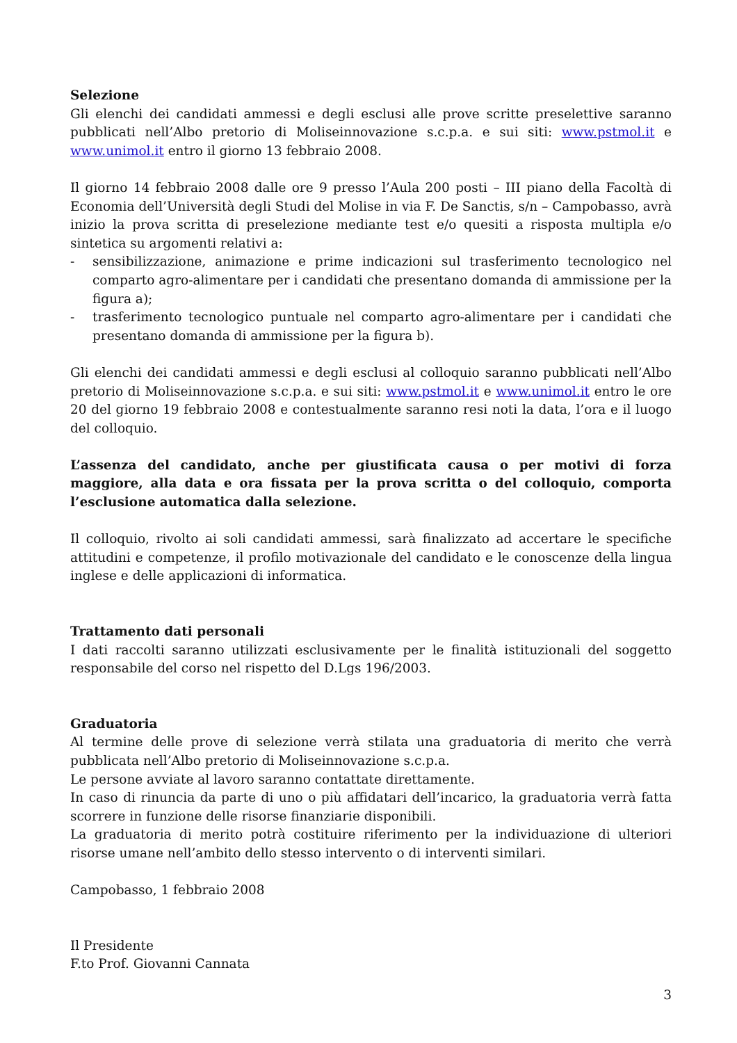Selezione
Gli elenchi dei candidati ammessi e degli esclusi alle prove scritte preselettive saranno pubblicati nell’Albo pretorio di Moliseinnovazione s.c.p.a. e sui siti: www.pstmol.it e www.unimol.it entro il giorno 13 febbraio 2008.
Il giorno 14 febbraio 2008 dalle ore 9 presso l’Aula 200 posti – III piano della Facoltà di Economia dell’Università degli Studi del Molise in via F. De Sanctis, s/n – Campobasso, avrà inizio la prova scritta di preselezione mediante test e/o quesiti a risposta multipla e/o sintetica su argomenti relativi a:
- sensibilizzazione, animazione e prime indicazioni sul trasferimento tecnologico nel comparto agro-alimentare per i candidati che presentano domanda di ammissione per la figura a);
- trasferimento tecnologico puntuale nel comparto agro-alimentare per i candidati che presentano domanda di ammissione per la figura b).
Gli elenchi dei candidati ammessi e degli esclusi al colloquio saranno pubblicati nell’Albo pretorio di Moliseinnovazione s.c.p.a. e sui siti: www.pstmol.it e www.unimol.it entro le ore 20 del giorno 19 febbraio 2008 e contestualmente saranno resi noti la data, l’ora e il luogo del colloquio.
L’assenza del candidato, anche per giustificata causa o per motivi di forza maggiore, alla data e ora fissata per la prova scritta o del colloquio, comporta l’esclusione automatica dalla selezione.
Il colloquio, rivolto ai soli candidati ammessi, sarà finalizzato ad accertare le specifiche attitudini e competenze, il profilo motivazionale del candidato e le conoscenze della lingua inglese e delle applicazioni di informatica.
Trattamento dati personali
I dati raccolti saranno utilizzati esclusivamente per le finalità istituzionali del soggetto responsabile del corso nel rispetto del D.Lgs 196/2003.
Graduatoria
Al termine delle prove di selezione verrà stilata una graduatoria di merito che verrà pubblicata nell’Albo pretorio di Moliseinnovazione s.c.p.a.
Le persone avviate al lavoro saranno contattate direttamente.
In caso di rinuncia da parte di uno o più affidatari dell’incarico, la graduatoria verrà fatta scorrere in funzione delle risorse finanziarie disponibili.
La graduatoria di merito potrà costituire riferimento per la individuazione di ulteriori risorse umane nell’ambito dello stesso intervento o di interventi similari.
Campobasso, 1 febbraio 2008
Il Presidente
F.to Prof. Giovanni Cannata
3